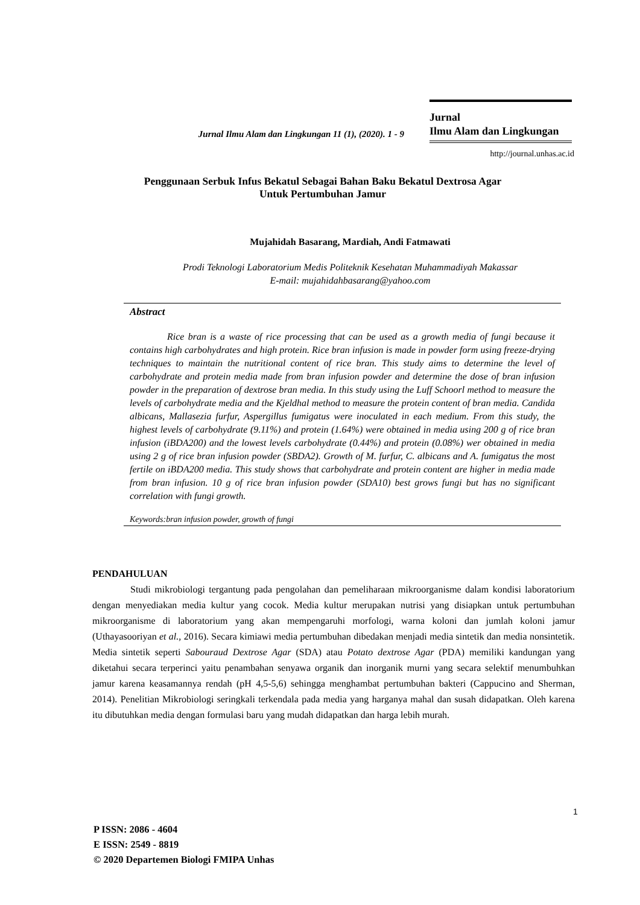Jurnal Ilmu Alam dan Lingkungan 11 (1), (2020). 1 - 9
Jurnal
Ilmu Alam dan Lingkungan
http://journal.unhas.ac.id
Penggunaan Serbuk Infus Bekatul Sebagai Bahan Baku Bekatul Dextrosa Agar
Untuk Pertumbuhan Jamur
Mujahidah Basarang, Mardiah, Andi Fatmawati
Prodi Teknologi Laboratorium Medis Politeknik Kesehatan Muhammadiyah Makassar
E-mail: mujahidahbasarang@yahoo.com
Abstract
Rice bran is a waste of rice processing that can be used as a growth media of fungi because it contains high carbohydrates and high protein. Rice bran infusion is made in powder form using freeze-drying techniques to maintain the nutritional content of rice bran. This study aims to determine the level of carbohydrate and protein media made from bran infusion powder and determine the dose of bran infusion powder in the preparation of dextrose bran media. In this study using the Luff Schoorl method to measure the levels of carbohydrate media and the Kjeldhal method to measure the protein content of bran media. Candida albicans, Mallasezia furfur, Aspergillus fumigatus were inoculated in each medium. From this study, the highest levels of carbohydrate (9.11%) and protein (1.64%) were obtained in media using 200 g of rice bran infusion (iBDA200) and the lowest levels carbohydrate (0.44%) and protein (0.08%) wer obtained in media using 2 g of rice bran infusion powder (SBDA2). Growth of M. furfur, C. albicans and A. fumigatus the most fertile on iBDA200 media. This study shows that carbohydrate and protein content are higher in media made from bran infusion. 10 g of rice bran infusion powder (SDA10) best grows fungi but has no significant correlation with fungi growth.
Keywords:bran infusion powder, growth of fungi
PENDAHULUAN
Studi mikrobiologi tergantung pada pengolahan dan pemeliharaan mikroorganisme dalam kondisi laboratorium dengan menyediakan media kultur yang cocok. Media kultur merupakan nutrisi yang disiapkan untuk pertumbuhan mikroorganisme di laboratorium yang akan mempengaruhi morfologi, warna koloni dan jumlah koloni jamur (Uthayasooriyan et al., 2016). Secara kimiawi media pertumbuhan dibedakan menjadi media sintetik dan media nonsintetik. Media sintetik seperti Sabouraud Dextrose Agar (SDA) atau Potato dextrose Agar (PDA) memiliki kandungan yang diketahui secara terperinci yaitu penambahan senyawa organik dan inorganik murni yang secara selektif menumbuhkan jamur karena keasamannya rendah (pH 4,5-5,6) sehingga menghambat pertumbuhan bakteri (Cappucino and Sherman, 2014). Penelitian Mikrobiologi seringkali terkendala pada media yang harganya mahal dan susah didapatkan. Oleh karena itu dibutuhkan media dengan formulasi baru yang mudah didapatkan dan harga lebih murah.
1
P ISSN: 2086 - 4604
E ISSN: 2549 - 8819
© 2020 Departemen Biologi FMIPA Unhas